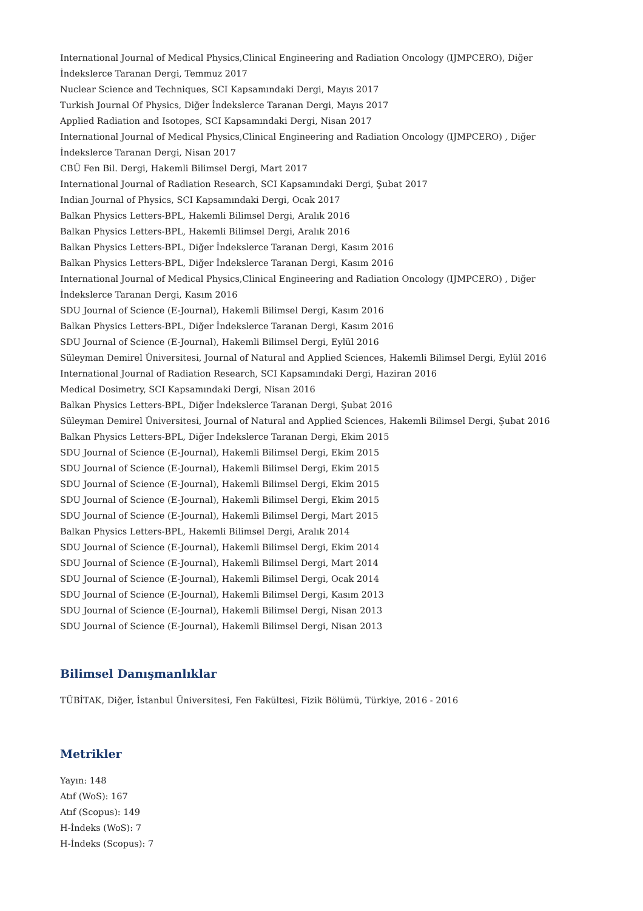International Journal of Medical Physics,Clinical Engineering and Radiation Oncology (IJMPCERO), Diğer İndekslerce Taranan Dergi, Temmuz 2017
Nuclear Science and Techniques, SCI Kapsamındaki Dergi, Mayıs 2017
Turkish Journal Of Physics, Diğer İndekslerce Taranan Dergi, Mayıs 2017
Applied Radiation and Isotopes, SCI Kapsamındaki Dergi, Nisan 2017
International Journal of Medical Physics,Clinical Engineering and Radiation Oncology (IJMPCERO) , Diğer İndekslerce Taranan Dergi, Nisan 2017
CBÜ Fen Bil. Dergi, Hakemli Bilimsel Dergi, Mart 2017
International Journal of Radiation Research, SCI Kapsamındaki Dergi, Şubat 2017
Indian Journal of Physics, SCI Kapsamındaki Dergi, Ocak 2017
Balkan Physics Letters-BPL, Hakemli Bilimsel Dergi, Aralık 2016
Balkan Physics Letters-BPL, Hakemli Bilimsel Dergi, Aralık 2016
Balkan Physics Letters-BPL, Diğer İndekslerce Taranan Dergi, Kasım 2016
Balkan Physics Letters-BPL, Diğer İndekslerce Taranan Dergi, Kasım 2016
International Journal of Medical Physics,Clinical Engineering and Radiation Oncology (IJMPCERO) , Diğer İndekslerce Taranan Dergi, Kasım 2016
SDU Journal of Science (E-Journal), Hakemli Bilimsel Dergi, Kasım 2016
Balkan Physics Letters-BPL, Diğer İndekslerce Taranan Dergi, Kasım 2016
SDU Journal of Science (E-Journal), Hakemli Bilimsel Dergi, Eylül 2016
Süleyman Demirel Üniversitesi, Journal of Natural and Applied Sciences, Hakemli Bilimsel Dergi, Eylül 2016
International Journal of Radiation Research, SCI Kapsamındaki Dergi, Haziran 2016
Medical Dosimetry, SCI Kapsamındaki Dergi, Nisan 2016
Balkan Physics Letters-BPL, Diğer İndekslerce Taranan Dergi, Şubat 2016
Süleyman Demirel Üniversitesi, Journal of Natural and Applied Sciences, Hakemli Bilimsel Dergi, Şubat 2016
Balkan Physics Letters-BPL, Diğer İndekslerce Taranan Dergi, Ekim 2015
SDU Journal of Science (E-Journal), Hakemli Bilimsel Dergi, Ekim 2015
SDU Journal of Science (E-Journal), Hakemli Bilimsel Dergi, Ekim 2015
SDU Journal of Science (E-Journal), Hakemli Bilimsel Dergi, Ekim 2015
SDU Journal of Science (E-Journal), Hakemli Bilimsel Dergi, Ekim 2015
SDU Journal of Science (E-Journal), Hakemli Bilimsel Dergi, Mart 2015
Balkan Physics Letters-BPL, Hakemli Bilimsel Dergi, Aralık 2014
SDU Journal of Science (E-Journal), Hakemli Bilimsel Dergi, Ekim 2014
SDU Journal of Science (E-Journal), Hakemli Bilimsel Dergi, Mart 2014
SDU Journal of Science (E-Journal), Hakemli Bilimsel Dergi, Ocak 2014
SDU Journal of Science (E-Journal), Hakemli Bilimsel Dergi, Kasım 2013
SDU Journal of Science (E-Journal), Hakemli Bilimsel Dergi, Nisan 2013
SDU Journal of Science (E-Journal), Hakemli Bilimsel Dergi, Nisan 2013
Bilimsel Danışmanlıklar
TÜBİTAK, Diğer, İstanbul Üniversitesi, Fen Fakültesi, Fizik Bölümü, Türkiye, 2016 - 2016
Metrikler
Yayın: 148
Atıf (WoS): 167
Atıf (Scopus): 149
H-İndeks (WoS): 7
H-İndeks (Scopus): 7